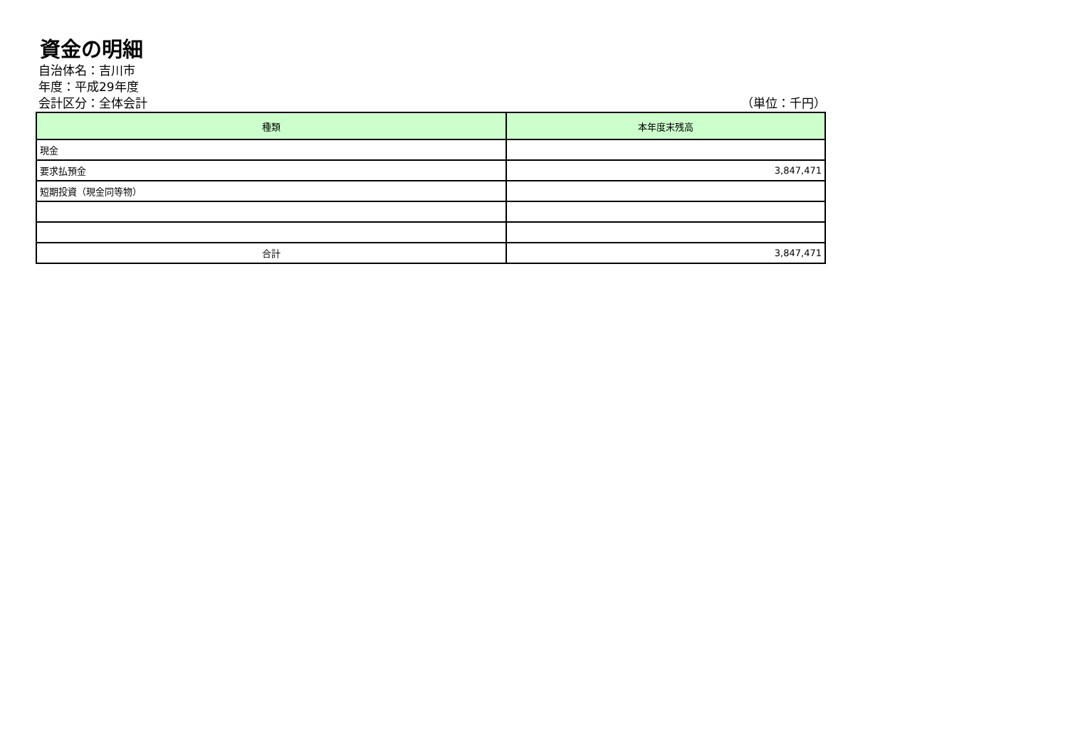資金の明細
自治体名：吉川市
年度：平成29年度
会計区分：全体会計 （単位：千円）
| 種類 | 本年度末残高 |
| --- | --- |
| 現金 | |
| 要求払預金 | 3,847,471 |
| 短期投資（現金同等物） | |
| 合計 | 3,847,471 |